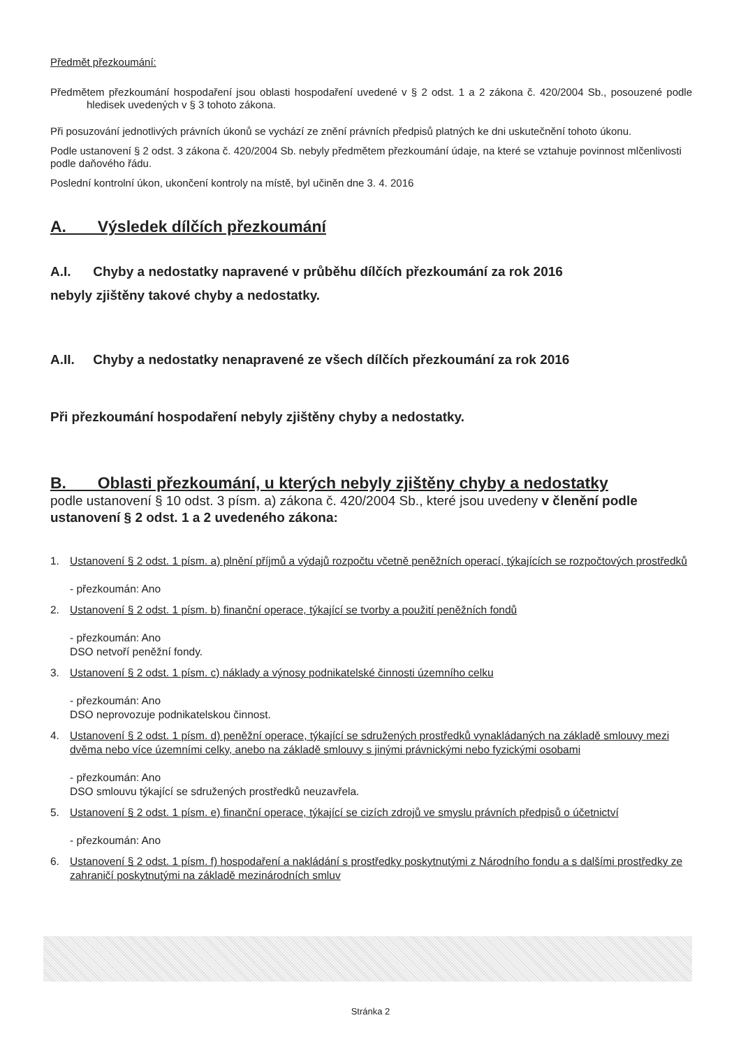Předmět přezkoumání:
Předmětem přezkoumání hospodaření jsou oblasti hospodaření uvedené v § 2 odst. 1 a 2 zákona č. 420/2004 Sb., posouzené podle hledisek uvedených v § 3 tohoto zákona.
Při posuzování jednotlivých právních úkonů se vychází ze znění právních předpisů platných ke dni uskutečnění tohoto úkonu.
Podle ustanovení § 2 odst. 3 zákona č. 420/2004 Sb. nebyly předmětem přezkoumání údaje, na které se vztahuje povinnost mlčenlivosti podle daňového řádu.
Poslední kontrolní úkon, ukončení kontroly na místě, byl učiněn dne 3. 4. 2016
A. Výsledek dílčích přezkoumání
A.I. Chyby a nedostatky napravené v průběhu dílčích přezkoumání za rok 2016
nebyly zjištěny takové chyby a nedostatky.
A.II. Chyby a nedostatky nenapravené ze všech dílčích přezkoumání za rok 2016
Při přezkoumání hospodaření nebyly zjištěny chyby a nedostatky.
B. Oblasti přezkoumání, u kterých nebyly zjištěny chyby a nedostatky
podle ustanovení § 10 odst. 3 písm. a) zákona č. 420/2004 Sb., které jsou uvedeny v členění podle ustanovení § 2 odst. 1 a 2 uvedeného zákona:
1. Ustanovení § 2 odst. 1 písm. a) plnění příjmů a výdajů rozpočtu včetně peněžních operací, týkajících se rozpočtových prostředků
- přezkoumán: Ano
2. Ustanovení § 2 odst. 1 písm. b) finanční operace, týkající se tvorby a použití peněžních fondů
- přezkoumán: Ano
DSO netvoří peněžní fondy.
3. Ustanovení § 2 odst. 1 písm. c) náklady a výnosy podnikatelské činnosti územního celku
- přezkoumán: Ano
DSO neprovozuje podnikatelskou činnost.
4. Ustanovení § 2 odst. 1 písm. d) peněžní operace, týkající se sdružených prostředků vynakládaných na základě smlouvy mezi dvěma nebo více územními celky, anebo na základě smlouvy s jinými právnickými nebo fyzickými osobami
- přezkoumán: Ano
DSO smlouvu týkající se sdružených prostředků neuzavřela.
5. Ustanovení § 2 odst. 1 písm. e) finanční operace, týkající se cizích zdrojů ve smyslu právních předpisů o účetnictví
- přezkoumán: Ano
6. Ustanovení § 2 odst. 1 písm. f) hospodaření a nakládání s prostředky poskytnutými z Národního fondu a s dalšími prostředky ze zahraničí poskytnutými na základě mezinárodních smluv
Stránka 2